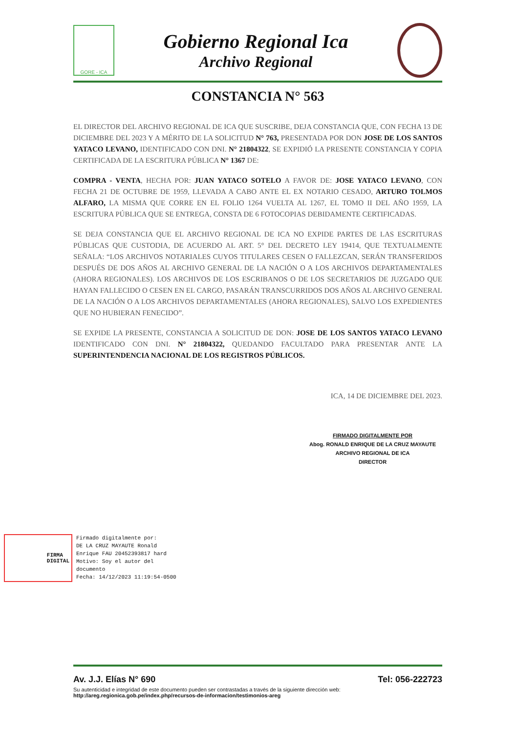GORE - ICA
Gobierno Regional Ica
Archivo Regional
CONSTANCIA N° 563
EL DIRECTOR DEL ARCHIVO REGIONAL DE ICA QUE SUSCRIBE, DEJA CONSTANCIA QUE, CON FECHA 13 DE DICIEMBRE DEL 2023 Y A MÉRITO DE LA SOLICITUD N° 763, PRESENTADA POR DON JOSE DE LOS SANTOS YATACO LEVANO, IDENTIFICADO CON DNI. N° 21804322, SE EXPIDIÓ LA PRESENTE CONSTANCIA Y COPIA CERTIFICADA DE LA ESCRITURA PÚBLICA N° 1367 DE:
COMPRA - VENTA, HECHA POR: JUAN YATACO SOTELO A FAVOR DE: JOSE YATACO LEVANO, CON FECHA 21 DE OCTUBRE DE 1959, LLEVADA A CABO ANTE EL EX NOTARIO CESADO, ARTURO TOLMOS ALFARO, LA MISMA QUE CORRE EN EL FOLIO 1264 VUELTA AL 1267, EL TOMO II DEL AÑO 1959, LA ESCRITURA PÚBLICA QUE SE ENTREGA, CONSTA DE 6 FOTOCOPIAS DEBIDAMENTE CERTIFICADAS.
SE DEJA CONSTANCIA QUE EL ARCHIVO REGIONAL DE ICA NO EXPIDE PARTES DE LAS ESCRITURAS PÚBLICAS QUE CUSTODIA, DE ACUERDO AL ART. 5° DEL DECRETO LEY 19414, QUE TEXTUALMENTE SEÑALA: “LOS ARCHIVOS NOTARIALES CUYOS TITULARES CESEN O FALLEZCAN, SERÁN TRANSFERIDOS DESPUÉS DE DOS AÑOS AL ARCHIVO GENERAL DE LA NACIÓN O A LOS ARCHIVOS DEPARTAMENTALES (AHORA REGIONALES). LOS ARCHIVOS DE LOS ESCRIBANOS O DE LOS SECRETARIOS DE JUZGADO QUE HAYAN FALLECIDO O CESEN EN EL CARGO, PASARÁN TRANSCURRIDOS DOS AÑOS AL ARCHIVO GENERAL DE LA NACIÓN O A LOS ARCHIVOS DEPARTAMENTALES (AHORA REGIONALES), SALVO LOS EXPEDIENTES QUE NO HUBIERAN FENECIDO”.
SE EXPIDE LA PRESENTE, CONSTANCIA A SOLICITUD DE DON: JOSE DE LOS SANTOS YATACO LEVANO IDENTIFICADO CON DNI. N° 21804322, QUEDANDO FACULTADO PARA PRESENTAR ANTE LA SUPERINTENDENCIA NACIONAL DE LOS REGISTROS PÚBLICOS.
ICA, 14 DE DICIEMBRE DEL 2023.
FIRMADO DIGITALMENTE POR
Abog. RONALD ENRIQUE DE LA CRUZ MAYAUTE
ARCHIVO REGIONAL DE ICA
DIRECTOR
FIRMA
DIGITAL
Firmado digitalmente por:
DE LA CRUZ MAYAUTE Ronald
Enrique FAU 20452393817 hard
Motivo: Soy el autor del
documento
Fecha: 14/12/2023 11:19:54-0500
Av. J.J. Elías N° 690 Tel: 056-222723
Su autenticidad e integridad de este documento pueden ser contrastadas a través de la siguiente dirección web:
http://areg.regionica.gob.pe/index.php/recursos-de-informacion/testimonios-areg